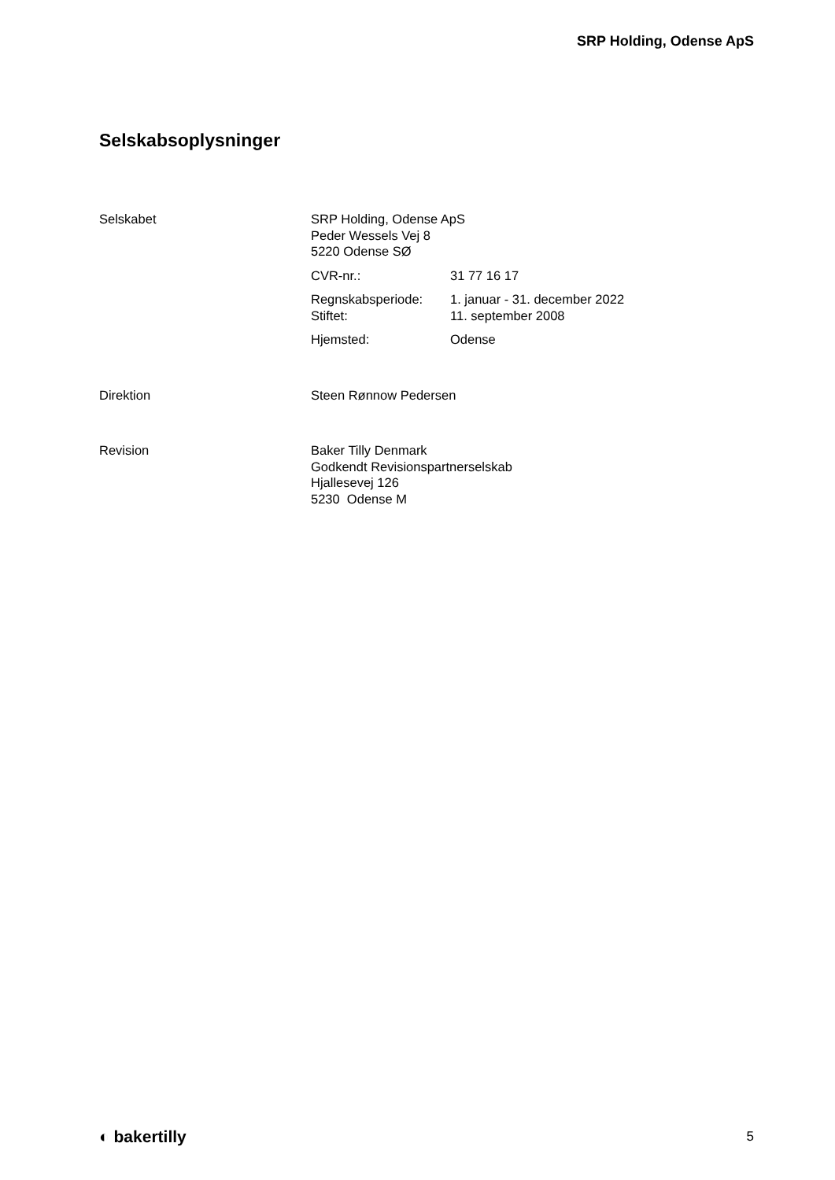SRP Holding, Odense ApS
Selskabsoplysninger
Selskabet SRP Holding, Odense ApS
Peder Wessels Vej 8
5220 Odense SØ
CVR-nr.: 31 77 16 17
Regnskabsperiode:
Stiftet:
1. januar - 31. december 2022
11. september 2008
Hjemsted: Odense
Direktion Steen Rønnow Pedersen
Revision Baker Tilly Denmark
Godkendt Revisionspartnerselskab
Hjallesevej 126
5230 Odense M
◐ bakertilly 5